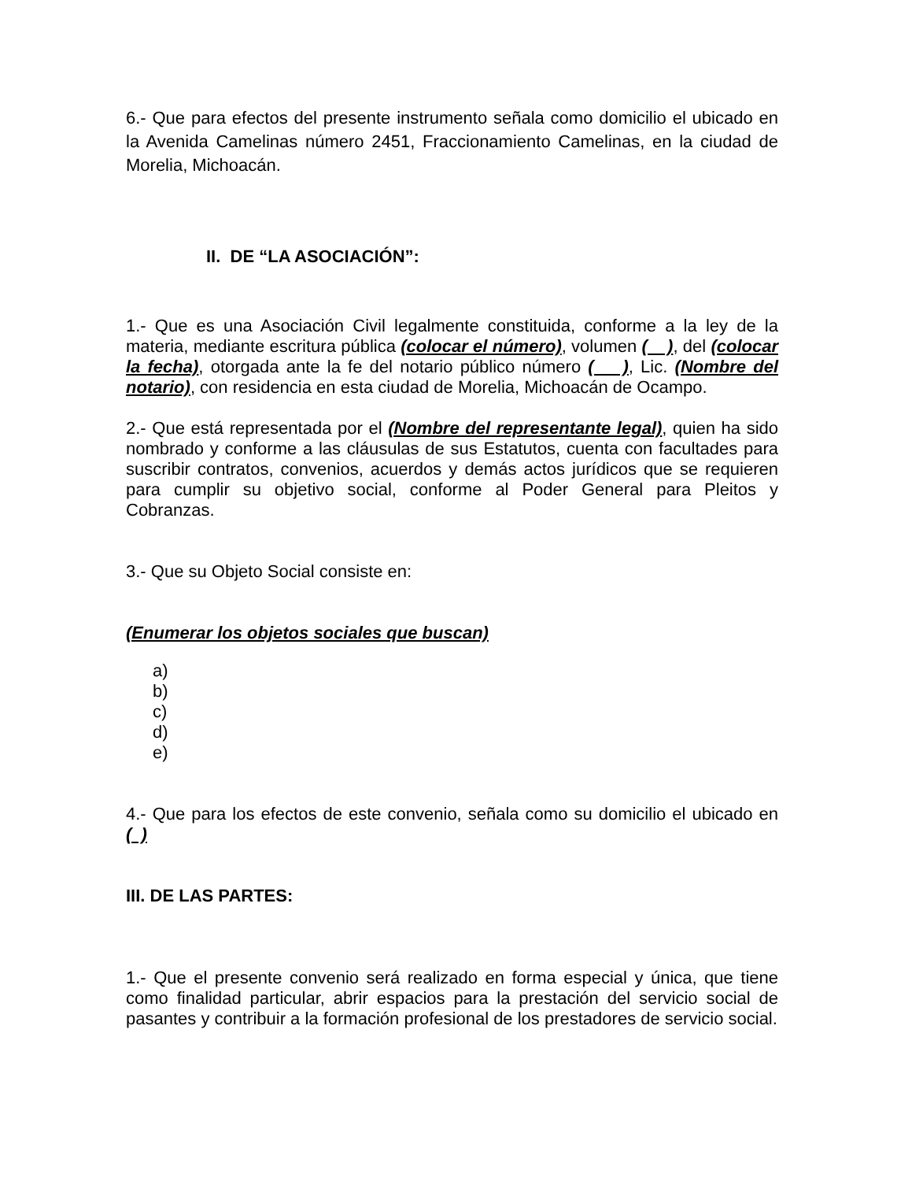6.- Que para efectos del presente instrumento señala como domicilio el ubicado en la Avenida Camelinas número 2451, Fraccionamiento Camelinas, en la ciudad de Morelia, Michoacán.
II. DE “LA ASOCIACIÓN”:
1.- Que es una Asociación Civil legalmente constituida, conforme a la ley de la materia, mediante escritura pública (colocar el número), volumen ( ), del (colocar la fecha), otorgada ante la fe del notario público número ( ), Lic. (Nombre del notario), con residencia en esta ciudad de Morelia, Michoacán de Ocampo.
2.- Que está representada por el (Nombre del representante legal), quien ha sido nombrado y conforme a las cláusulas de sus Estatutos, cuenta con facultades para suscribir contratos, convenios, acuerdos y demás actos jurídicos que se requieren para cumplir su objetivo social, conforme al Poder General para Pleitos y Cobranzas.
3.- Que su Objeto Social consiste en:
(Enumerar los objetos sociales que buscan)
a)
b)
c)
d)
e)
4.- Que para los efectos de este convenio, señala como su domicilio el ubicado en ( )
III. DE LAS PARTES:
1.- Que el presente convenio será realizado en forma especial y única, que tiene como finalidad particular, abrir espacios para la prestación del servicio social de pasantes y contribuir a la formación profesional de los prestadores de servicio social.